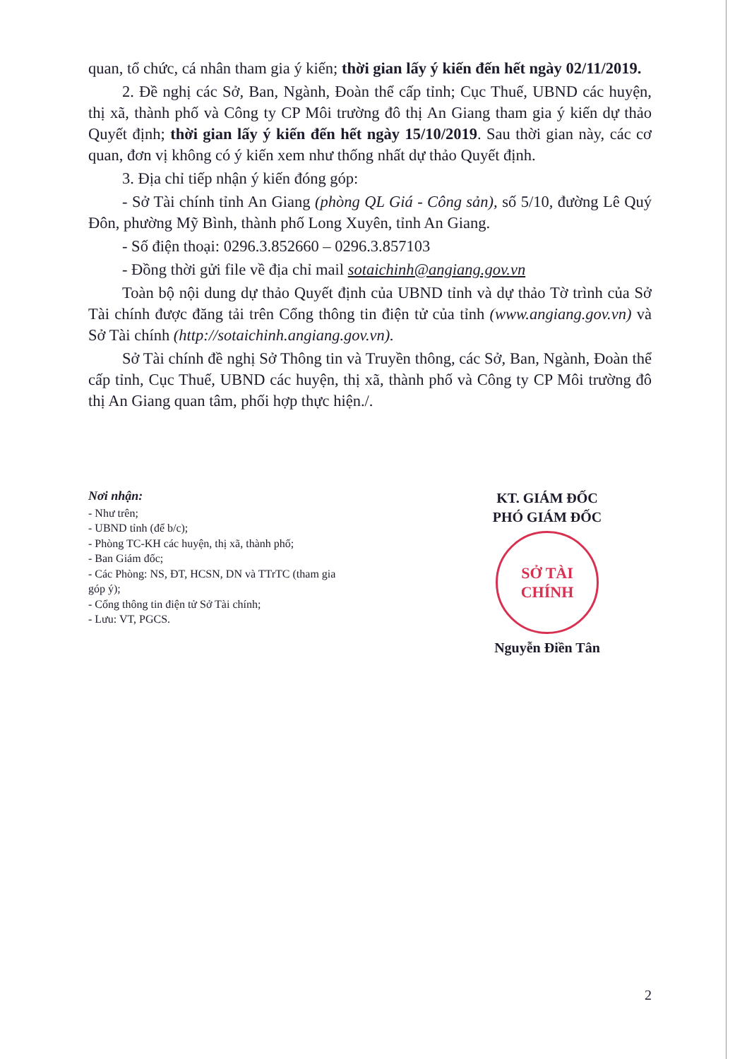quan, tổ chức, cá nhân tham gia ý kiến; thời gian lấy ý kiến đến hết ngày 02/11/2019.
2. Đề nghị các Sở, Ban, Ngành, Đoàn thể cấp tỉnh; Cục Thuế, UBND các huyện, thị xã, thành phố và Công ty CP Môi trường đô thị An Giang tham gia ý kiến dự thảo Quyết định; thời gian lấy ý kiến đến hết ngày 15/10/2019. Sau thời gian này, các cơ quan, đơn vị không có ý kiến xem như thống nhất dự thảo Quyết định.
3. Địa chỉ tiếp nhận ý kiến đóng góp:
- Sở Tài chính tỉnh An Giang (phòng QL Giá - Công sản), số 5/10, đường Lê Quý Đôn, phường Mỹ Bình, thành phố Long Xuyên, tỉnh An Giang.
- Số điện thoại: 0296.3.852660 – 0296.3.857103
- Đồng thời gửi file về địa chỉ mail sotaichinh@angiang.gov.vn
Toàn bộ nội dung dự thảo Quyết định của UBND tỉnh và dự thảo Tờ trình của Sở Tài chính được đăng tải trên Cổng thông tin điện tử của tỉnh (www.angiang.gov.vn) và Sở Tài chính (http://sotaichinh.angiang.gov.vn).
Sở Tài chính đề nghị Sở Thông tin và Truyền thông, các Sở, Ban, Ngành, Đoàn thể cấp tỉnh, Cục Thuế, UBND các huyện, thị xã, thành phố và Công ty CP Môi trường đô thị An Giang quan tâm, phối hợp thực hiện./.
Nơi nhận:
- Như trên;
- UBND tỉnh (để b/c);
- Phòng TC-KH các huyện, thị xã, thành phố;
- Ban Giám đốc;
- Các Phòng: NS, ĐT, HCSN, DN và TTrTC (tham gia góp ý);
- Cổng thông tin điện tử Sở Tài chính;
- Lưu: VT, PGCS.
KT. GIÁM ĐỐC
PHÓ GIÁM ĐỐC
SỞ TÀI CHÍNH
Nguyễn Điền Tân
2